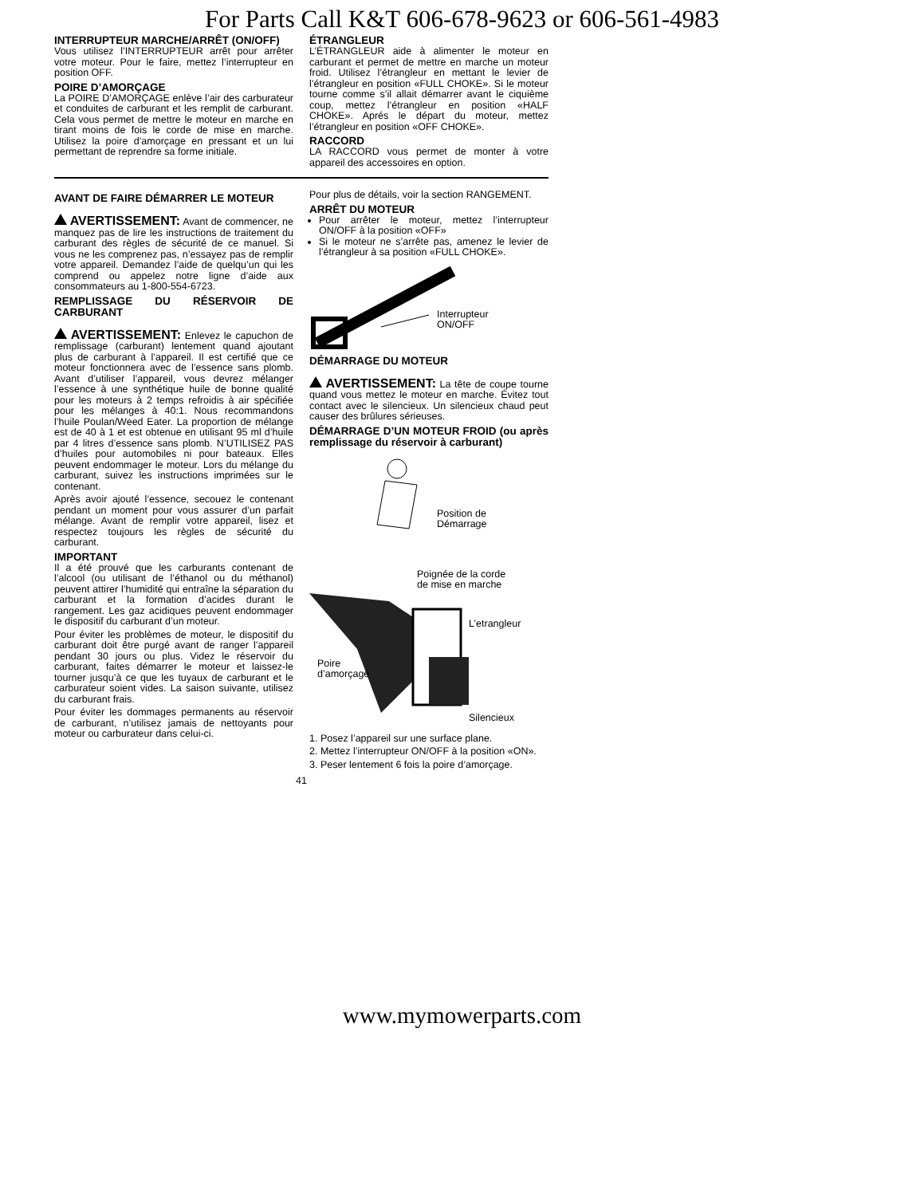For Parts Call K&T 606-678-9623 or 606-561-4983
INTERRUPTEUR MARCHE/ARRÊT (ON/OFF)
Vous utilisez l’INTERRUPTEUR arrêt pour arrêter votre moteur. Pour le faire, mettez l’interrupteur en position OFF.
POIRE D’AMORÇAGE
La POIRE D’AMORÇAGE enlève l’air des carburateur et conduites de carburant et les remplit de carburant. Cela vous permet de mettre le moteur en marche en tirant moins de fois le corde de mise en marche. Utilisez la poire d’amorçage en pressant et un lui permettant de reprendre sa forme initiale.
ÉTRANGLEUR
L’ÉTRANGLEUR aide à alimenter le moteur en carburant et permet de mettre en marche un moteur froid. Utilisez l’étrangleur en mettant le levier de l’étrangleur en position «FULL CHOKE». Si le moteur tourne comme s’il allait démarrer avant le ciquième coup, mettez l’étrangleur en position «HALF CHOKE». Aprés le départ du moteur, mettez l’étrangleur en position «OFF CHOKE».
RACCORD
LA RACCORD vous permet de monter à votre appareil des accessoires en option.
AVANT DE FAIRE DÉMARRER LE MOTEUR
AVERTISSEMENT: Avant de commencer, ne manquez pas de lire les instructions de traitement du carburant des règles de sécurité de ce manuel. Si vous ne les comprenez pas, n’essayez pas de remplir votre appareil. Demandez l’aide de quelqu’un qui les comprend ou appelez notre ligne d’aide aux consommateurs au 1-800-554-6723.
REMPLISSAGE DU RÉSERVOIR DE CARBURANT
AVERTISSEMENT: Enlevez le capuchon de remplissage (carburant) lentement quand ajoutant plus de carburant à l’appareil. Il est certifié que ce moteur fonctionnera avec de l’essence sans plomb. Avant d’utiliser l’appareil, vous devrez mélanger l’essence à une synthétique huile de bonne qualité pour les moteurs à 2 temps refroidis à air spécifiée pour les mélanges à 40:1. Nous recommandons l’huile Poulan/Weed Eater. La proportion de mélange est de 40 à 1 et est obtenue en utilisant 95 ml d’huile par 4 litres d’essence sans plomb. N’UTILISEZ PAS d’huiles pour automobiles ni pour bateaux. Elles peuvent endommager le moteur. Lors du mélange du carburant, suivez les instructions imprimées sur le contenant.
Après avoir ajouté l’essence, secouez le contenant pendant un moment pour vous assurer d’un parfait mélange. Avant de remplir votre appareil, lisez et respectez toujours les règles de sécurité du carburant.
IMPORTANT
Il a été prouvé que les carburants contenant de l’alcool (ou utilisant de l’éthanol ou du méthanol) peuvent attirer l’humidité qui entraîne la séparation du carburant et la formation d’acides durant le rangement. Les gaz acidiques peuvent endommager le dispositif du carburant d’un moteur.
Pour éviter les problèmes de moteur, le dispositif du carburant doit être purgé avant de ranger l’appareil pendant 30 jours ou plus. Videz le réservoir du carburant, faites démarrer le moteur et laissez-le tourner jusqu’à ce que les tuyaux de carburant et le carburateur soient vides. La saison suivante, utilisez du carburant frais.
Pour éviter les dommages permanents au réservoir de carburant, n’utilisez jamais de nettoyants pour moteur ou carburateur dans celui-ci.
Pour plus de détails, voir la section RANGEMENT.
ARRÊT DU MOTEUR
Pour arrêter le moteur, mettez l’interrupteur ON/OFF à la position «OFF»
Si le moteur ne s’arrête pas, amenez le levier de l’étrangleur à sa position «FULL CHOKE».
Interrupteur
ON/OFF
DÉMARRAGE DU MOTEUR
AVERTISSEMENT: La tête de coupe tourne quand vous mettez le moteur en marche. Évitez tout contact avec le silencieux. Un silencieux chaud peut causer des brûlures sérieuses.
DÉMARRAGE D’UN MOTEUR FROID (ou après remplissage du réservoir à carburant)
Position de
Démarrage
Poignée de la corde
de mise en marche
L’etrangleur
Poire
d’amorçage
Silencieux
1. Posez l’appareil sur une surface plane.
2. Mettez l’interrupteur ON/OFF à la position «ON».
3. Peser lentement 6 fois la poire d’amorçage.
41
www.mymowerparts.com